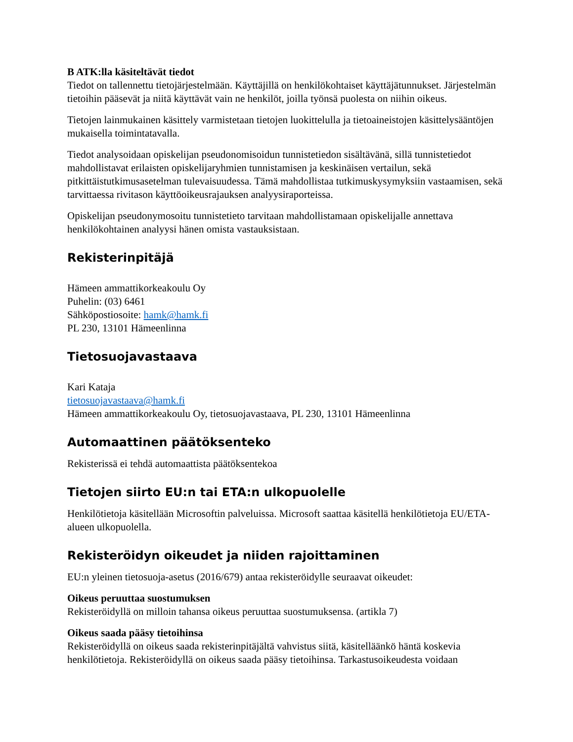B ATK:lla käsiteltävät tiedot
Tiedot on tallennettu tietojärjestelmään. Käyttäjillä on henkilökohtaiset käyttäjätunnukset. Järjestelmän tietoihin pääsevät ja niitä käyttävät vain ne henkilöt, joilla työnsä puolesta on niihin oikeus.
Tietojen lainmukainen käsittely varmistetaan tietojen luokittelulla ja tietoaineistojen käsittelysääntöjen mukaisella toimintatavalla.
Tiedot analysoidaan opiskelijan pseudonomisoidun tunnistetiedon sisältävänä, sillä tunnistetiedot mahdollistavat erilaisten opiskelijaryhmien tunnistamisen ja keskinäisen vertailun, sekä pitkittäistutkimusasetelman tulevaisuudessa. Tämä mahdollistaa tutkimuskysymyksiin vastaamisen, sekä tarvittaessa rivitason käyttöoikeusrajauksen analyysiraporteissa.
Opiskelijan pseudonymosoitu tunnistetieto tarvitaan mahdollistamaan opiskelijalle annettava henkilökohtainen analyysi hänen omista vastauksistaan.
Rekisterinpitäjä
Hämeen ammattikorkeakoulu Oy
Puhelin: (03) 6461
Sähköpostiosoite: hamk@hamk.fi
PL 230, 13101 Hämeenlinna
Tietosuojavastaava
Kari Kataja
tietosuojavastaava@hamk.fi
Hämeen ammattikorkeakoulu Oy, tietosuojavastaava, PL 230, 13101 Hämeenlinna
Automaattinen päätöksenteko
Rekisterissä ei tehdä automaattista päätöksentekoa
Tietojen siirto EU:n tai ETA:n ulkopuolelle
Henkilötietoja käsitellään Microsoftin palveluissa. Microsoft saattaa käsitellä henkilötietoja EU/ETA-alueen ulkopuolella.
Rekisteröidyn oikeudet ja niiden rajoittaminen
EU:n yleinen tietosuoja-asetus (2016/679) antaa rekisteröidylle seuraavat oikeudet:
Oikeus peruuttaa suostumuksen
Rekisteröidyllä on milloin tahansa oikeus peruuttaa suostumuksensa. (artikla 7)
Oikeus saada pääsy tietoihinsa
Rekisteröidyllä on oikeus saada rekisterinpitäjältä vahvistus siitä, käsitelläänkö häntä koskevia henkilötietoja. Rekisteröidyllä on oikeus saada pääsy tietoihinsa. Tarkastusoikeudesta voidaan